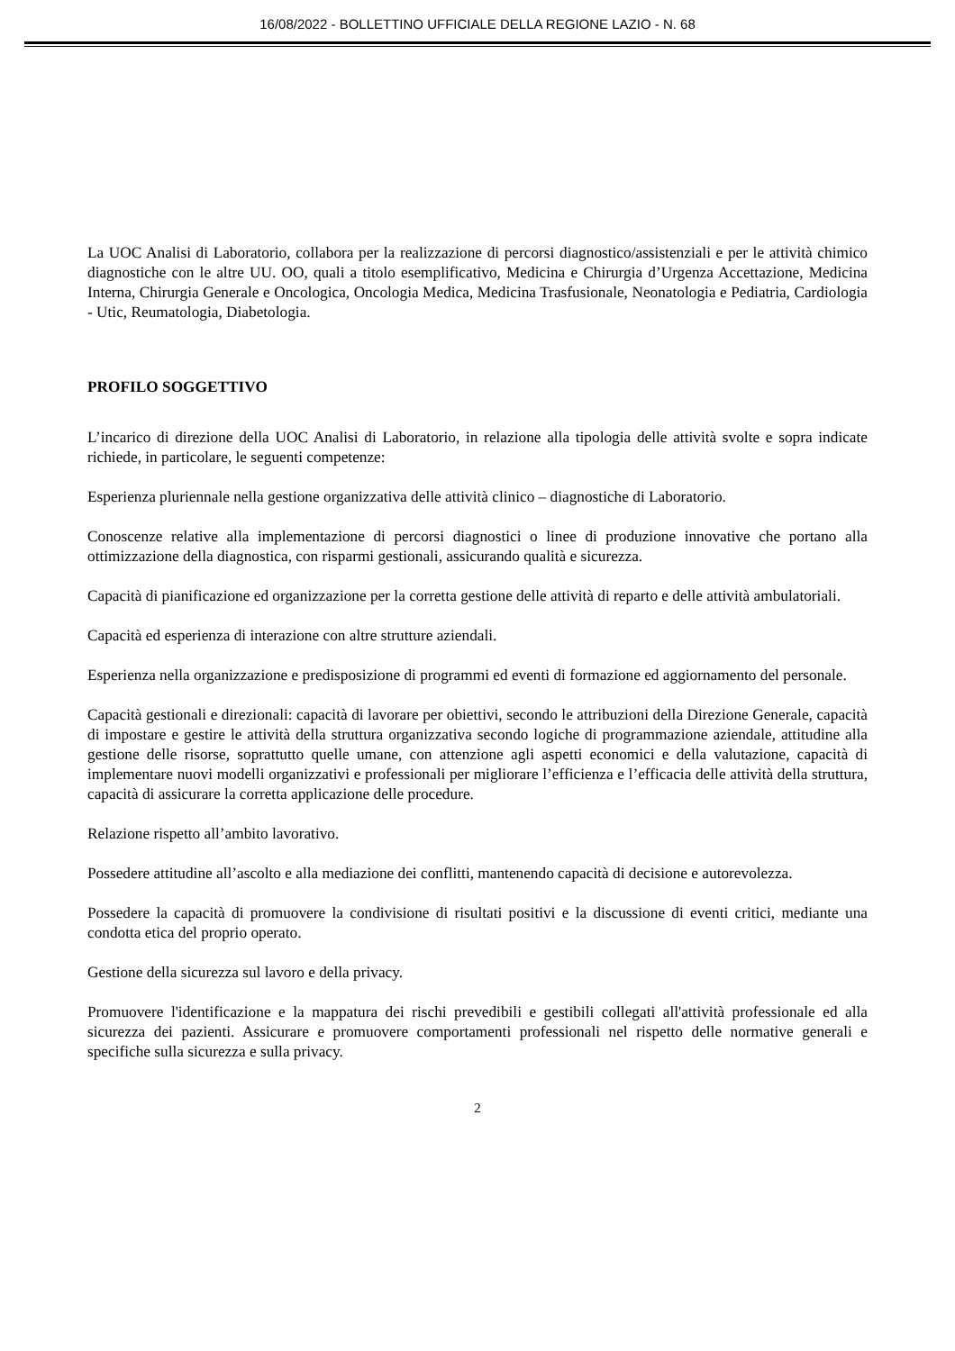16/08/2022 - BOLLETTINO UFFICIALE DELLA REGIONE LAZIO - N. 68
La UOC Analisi di Laboratorio, collabora per la realizzazione di percorsi diagnostico/assistenziali e per le attività chimico diagnostiche con le altre UU. OO, quali a titolo esemplificativo, Medicina e Chirurgia d’Urgenza Accettazione, Medicina Interna, Chirurgia Generale e Oncologica, Oncologia Medica, Medicina Trasfusionale, Neonatologia e Pediatria, Cardiologia - Utic, Reumatologia, Diabetologia.
PROFILO SOGGETTIVO
L’incarico di direzione della UOC Analisi di Laboratorio, in relazione alla tipologia delle attività svolte e sopra indicate richiede, in particolare, le seguenti competenze:
Esperienza pluriennale nella gestione organizzativa delle attività clinico – diagnostiche di Laboratorio.
Conoscenze relative alla implementazione di percorsi diagnostici o linee di produzione innovative che portano alla ottimizzazione della diagnostica, con risparmi gestionali, assicurando qualità e sicurezza.
Capacità di pianificazione ed organizzazione per la corretta gestione delle attività di reparto e delle attività ambulatoriali.
Capacità ed esperienza di interazione con altre strutture aziendali.
Esperienza nella organizzazione e predisposizione di programmi ed eventi di formazione ed aggiornamento del personale.
Capacità gestionali e direzionali: capacità di lavorare per obiettivi, secondo le attribuzioni della Direzione Generale, capacità di impostare e gestire le attività della struttura organizzativa secondo logiche di programmazione aziendale, attitudine alla gestione delle risorse, soprattutto quelle umane, con attenzione agli aspetti economici e della valutazione, capacità di implementare nuovi modelli organizzativi e professionali per migliorare l’efficienza e l’efficacia delle attività della struttura, capacità di assicurare la corretta applicazione delle procedure.
Relazione rispetto all’ambito lavorativo.
Possedere attitudine all’ascolto e alla mediazione dei conflitti, mantenendo capacità di decisione e autorevolezza.
Possedere la capacità di promuovere la condivisione di risultati positivi e la discussione di eventi critici, mediante una condotta etica del proprio operato.
Gestione della sicurezza sul lavoro e della privacy.
Promuovere l'identificazione e la mappatura dei rischi prevedibili e gestibili collegati all'attività professionale ed alla sicurezza dei pazienti. Assicurare e promuovere comportamenti professionali nel rispetto delle normative generali e specifiche sulla sicurezza e sulla privacy.
2